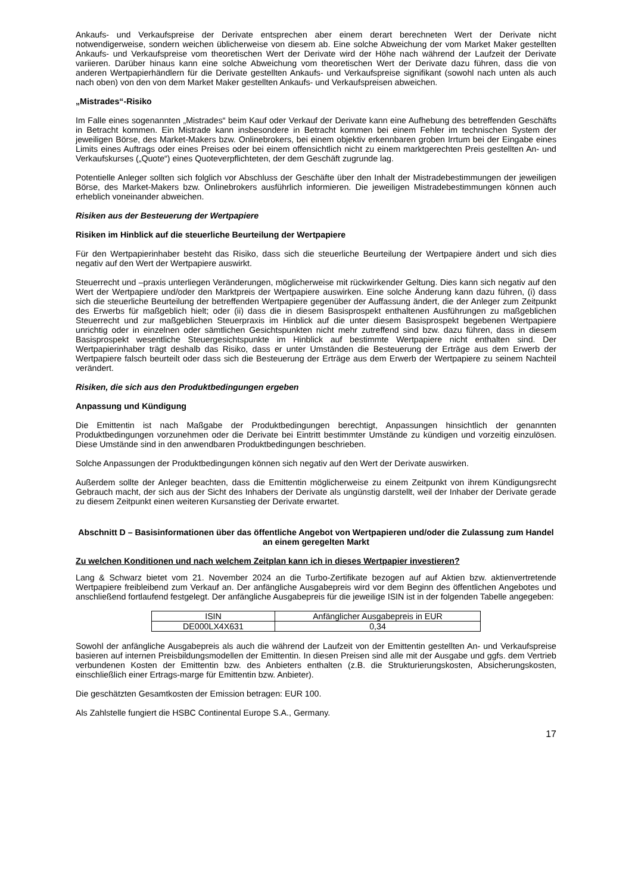Ankaufs- und Verkaufspreise der Derivate entsprechen aber einem derart berechneten Wert der Derivate nicht notwendigerweise, sondern weichen üblicherweise von diesem ab. Eine solche Abweichung der vom Market Maker gestellten Ankaufs- und Verkaufspreise vom theoretischen Wert der Derivate wird der Höhe nach während der Laufzeit der Derivate variieren. Darüber hinaus kann eine solche Abweichung vom theoretischen Wert der Derivate dazu führen, dass die von anderen Wertpapierhändlern für die Derivate gestellten Ankaufs- und Verkaufspreise signifikant (sowohl nach unten als auch nach oben) von den von dem Market Maker gestellten Ankaufs- und Verkaufspreisen abweichen.
„Mistrades“-Risiko
Im Falle eines sogenannten „Mistrades“ beim Kauf oder Verkauf der Derivate kann eine Aufhebung des betreffenden Geschäfts in Betracht kommen. Ein Mistrade kann insbesondere in Betracht kommen bei einem Fehler im technischen System der jeweiligen Börse, des Market-Makers bzw. Onlinebrokers, bei einem objektiv erkennbaren groben Irrtum bei der Eingabe eines Limits eines Auftrags oder eines Preises oder bei einem offensichtlich nicht zu einem marktgerechten Preis gestellten An- und Verkaufskurses („Quote“) eines Quoteverpflichteten, der dem Geschäft zugrunde lag.
Potentielle Anleger sollten sich folglich vor Abschluss der Geschäfte über den Inhalt der Mistradebestimmungen der jeweiligen Börse, des Market-Makers bzw. Onlinebrokers ausführlich informieren. Die jeweiligen Mistradebestimmungen können auch erheblich voneinander abweichen.
Risiken aus der Besteuerung der Wertpapiere
Risiken im Hinblick auf die steuerliche Beurteilung der Wertpapiere
Für den Wertpapierinhaber besteht das Risiko, dass sich die steuerliche Beurteilung der Wertpapiere ändert und sich dies negativ auf den Wert der Wertpapiere auswirkt.
Steuerrecht und –praxis unterliegen Veränderungen, möglicherweise mit rückwirkender Geltung. Dies kann sich negativ auf den Wert der Wertpapiere und/oder den Marktpreis der Wertpapiere auswirken. Eine solche Änderung kann dazu führen, (i) dass sich die steuerliche Beurteilung der betreffenden Wertpapiere gegenüber der Auffassung ändert, die der Anleger zum Zeitpunkt des Erwerbs für maßgeblich hielt; oder (ii) dass die in diesem Basisprospekt enthaltenen Ausführungen zu maßgeblichen Steuerrecht und zur maßgeblichen Steuerpraxis im Hinblick auf die unter diesem Basisprospekt begebenen Wertpapiere unrichtig oder in einzelnen oder sämtlichen Gesichtspunkten nicht mehr zutreffend sind bzw. dazu führen, dass in diesem Basisprospekt wesentliche Steuergesichtspunkte im Hinblick auf bestimmte Wertpapiere nicht enthalten sind. Der Wertpapierinhaber trägt deshalb das Risiko, dass er unter Umständen die Besteuerung der Erträge aus dem Erwerb der Wertpapiere falsch beurteilt oder dass sich die Besteuerung der Erträge aus dem Erwerb der Wertpapiere zu seinem Nachteil verändert.
Risiken, die sich aus den Produktbedingungen ergeben
Anpassung und Kündigung
Die Emittentin ist nach Maßgabe der Produktbedingungen berechtigt, Anpassungen hinsichtlich der genannten Produktbedingungen vorzunehmen oder die Derivate bei Eintritt bestimmter Umstände zu kündigen und vorzeitig einzulösen. Diese Umstände sind in den anwendbaren Produktbedingungen beschrieben.
Solche Anpassungen der Produktbedingungen können sich negativ auf den Wert der Derivate auswirken.
Außerdem sollte der Anleger beachten, dass die Emittentin möglicherweise zu einem Zeitpunkt von ihrem Kündigungsrecht Gebrauch macht, der sich aus der Sicht des Inhabers der Derivate als ungünstig darstellt, weil der Inhaber der Derivate gerade zu diesem Zeitpunkt einen weiteren Kursanstieg der Derivate erwartet.
Abschnitt D – Basisinformationen über das öffentliche Angebot von Wertpapieren und/oder die Zulassung zum Handel an einem geregelten Markt
Zu welchen Konditionen und nach welchem Zeitplan kann ich in dieses Wertpapier investieren?
Lang & Schwarz bietet vom 21. November 2024 an die Turbo-Zertifikate bezogen auf auf Aktien bzw. aktienvertretende Wertpapiere freibleibend zum Verkauf an. Der anfängliche Ausgabepreis wird vor dem Beginn des öffentlichen Angebotes und anschließend fortlaufend festgelegt. Der anfängliche Ausgabepreis für die jeweilige ISIN ist in der folgenden Tabelle angegeben:
| ISIN | Anfänglicher Ausgabepreis in EUR |
| --- | --- |
| DE000LX4X631 | 0,34 |
Sowohl der anfängliche Ausgabepreis als auch die während der Laufzeit von der Emittentin gestellten An- und Verkaufspreise basieren auf internen Preisbildungsmodellen der Emittentin. In diesen Preisen sind alle mit der Ausgabe und ggfs. dem Vertrieb verbundenen Kosten der Emittentin bzw. des Anbieters enthalten (z.B. die Strukturierungskosten, Absicherungskosten, einschließlich einer Ertrags-marge für Emittentin bzw. Anbieter).
Die geschätzten Gesamtkosten der Emission betragen: EUR 100.
Als Zahlstelle fungiert die HSBC Continental Europe S.A., Germany.
17